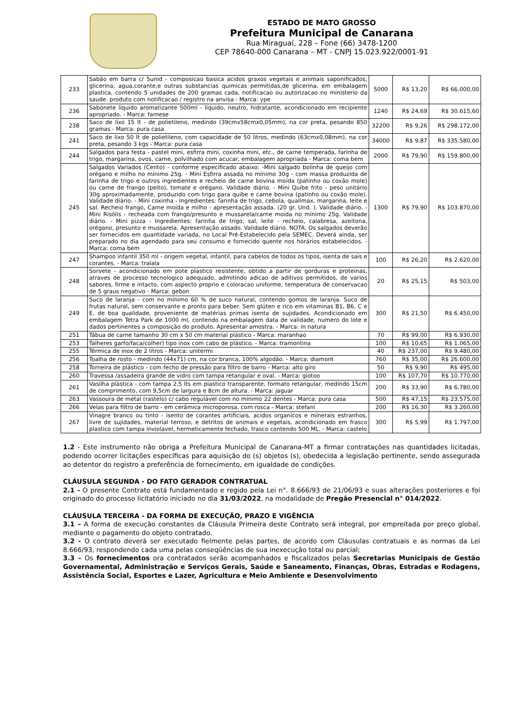ESTADO DE MATO GROSSO
Prefeitura Municipal de Canarana
Rua Miraguaí, 228 – Fone (66) 3478-1200
CEP 78640-000 Canarana – MT - CNPJ 15.023.922/0001-91
| 233 | Sabão em barra c/ 5unid - composicao basica acidos graxos vegetais e animais saponificados, glicerina, agua,corante,e outras substancias quimicas permitidas,de glicerina, em embalagem plastica, contendo 5 unidades de 200 gramas cada, notificacao ou autorizacao no ministerio da saude. produto com notificacao / registro na anvisa - Marca: ype | 5000 | R$ 13,20 | R$ 66.000,00 |
| 236 | Sabonete líquido aromatizante 500ml - liquido, neutro, hidratante, acondicionado em recipiente apropriado. - Marca: farnese | 1240 | R$ 24,69 | R$ 30.615,60 |
| 238 | Saco de lixo 15 lt - de polietileno, medindo (39cmx58cmx0,05mm), na cor preta, pesando 850 gramas - Marca: pura casa | 32200 | R$ 9,26 | R$ 298.172,00 |
| 241 | Saco de lixo 50 lt de polietileno, com capacidade de 50 litros, medindo (63cmx0,08mm), na cor preta, pesando 3 kgs - Marca: pura casa | 34000 | R$ 9,87 | R$ 335.580,00 |
| 244 | Salgados para festa - pastel mini, esfirra mini, coxinha mini, etc., de carne temperada, farinha de trigo, margarina, ovos, carne, polvilhado com acucar, embalagem apropriada - Marca: coma bem | 2000 | R$ 79,90 | R$ 159.800,00 |
| 245 | Salgados Variados (Cento) - conforme especificado abaixo: -Mini salgado bolinha de queijo com orégano e milho no mínimo 25g. - Mini Esfirra assada no mínimo 30g - com massa produzida de farinha de trigo e outros ingredientes e recheio de carne bovina moída (patinho ou coxão mole) ou carne de frango (peito), tomate e orégano. Validade diário. - Mini Quibe frito - peso unitário 30g aproximadamente, produzido com trigo para quibe e carne bovina (patinho ou coxão mole). Validade diário. - Mini coxinha - Ingredientes: farinha de trigo, cebola, qualimax, margarina, leite e sal. Recheio frango, Carne moída e milho - apresentação assada. (20 gr. Und. ). Validade diário. - Mini Risólis - recheada com frango/presunto e mussarela/carne moída no mínimo 25g. Validade diário. - Mini pizza - Ingredientes: farinha de trigo, sal, leite - recheio, calabresa, azeitona, orégano, presunto e mussarela. Apresentação assado. Validade diário. NOTA: Os salgados deverão ser fornecidos em quantidade variada, no Local Pré-Estabelecido pela SEMEC. Deverá ainda, ser preparado no dia agendado para seu consumo e fornecido quente nos horários estabelecidos. - Marca: coma bem | 1300 | R$ 79,90 | R$ 103.870,00 |
| 247 | Shampoo infantil 350 ml - origem vegetal, infantil, para cabelos de todos os tipos, isenta de sais e corantes. - Marca: tralala | 100 | R$ 26,20 | R$ 2.620,00 |
| 248 | Sorvete - acondicionado em pote plastico resistente, obtido a partir de gorduras e proteinas, atraves de processo tecnologico adequado, admitindo adicao de aditivos permitidos, de varios sabores, firme e intacto, com aspecto proprio e coloracao uniforme, temperatura de conservacao de 5 graus negativo - Marca: gebon | 20 | R$ 25,15 | R$ 503,00 |
| 249 | Suco de laranja - com no mínimo 60 % de suco natural, contendo gomos de laranja. Suco de frutas natural, sem conservante e pronto para beber. Sem glúten e rico em vitaminas B1, B6, C e E, de boa qualidade, proveniente de matérias primas isenta de sujidades. Acondicionado em embalagem Tetra Park de 1000 ml, contendo na embalagem data de validade, numero do lote e dados pertinentes a composição do produto. Apresentar amostra. - Marca: in natura | 300 | R$ 21,50 | R$ 6.450,00 |
| 251 | Tábua de carne tamanho 30 cm x 50 cm material plástico - Marca: maranhao | 70 | R$ 99,00 | R$ 6.930,00 |
| 253 | Talheres garfo/faca/colher) tipo inox com cabo de plástico. - Marca: tramontina | 100 | R$ 10,65 | R$ 1.065,00 |
| 255 | Térmica de inox de 2 litros - Marca: unitermi | 40 | R$ 237,00 | R$ 9.480,00 |
| 256 | Toalha de rosto - medindo (44x71) cm, na cor branca, 100% algodão. - Marca: diamont | 760 | R$ 35,00 | R$ 26.600,00 |
| 258 | Torneira de plástico - com fecho de pressão para filtro de barro - Marca: alto giro | 50 | R$ 9,90 | R$ 495,00 |
| 260 | Travessa /assadeira grande de vidro com tampa retangular e oval. - Marca: giotoo | 100 | R$ 107,70 | R$ 10.770,00 |
| 261 | Vasilha plástica - com tampa 2,5 lts em plastico transparente, formato retangular, medindo 15cm de comprimento, com 9,5cm de largura e 8cm de altura. - Marca: jaguar | 200 | R$ 33,90 | R$ 6.780,00 |
| 263 | Vassoura de metal (rastelo) c/ cabo regulável com no mínimo 22 dentes - Marca: pura casa | 500 | R$ 47,15 | R$ 23.575,00 |
| 266 | Velas para filtro de barro - em cerâmica microporosa, com rosca - Marca: stefani | 200 | R$ 16,30 | R$ 3.260,00 |
| 267 | Vinagre branco ou tinto - isento de corantes artificiais, acidos organicos e minerais estranhos, livre de sujidades, material terroso, e detritos de animais e vegetais, acondicionado em frasco plastico com tampa inviolavel, hermeticamente fechado, frasco contendo 500 ML. - Marca: castelo | 300 | R$ 5,99 | R$ 1.797,00 |
1.2 - Este instrumento não obriga a Prefeitura Municipal de Canarana-MT a firmar contratações nas quantidades licitadas, podendo ocorrer licitações específicas para aquisição do (s) objetos (s), obedecida a legislação pertinente, sendo assegurada ao detentor do registro a preferência de fornecimento, em igualdade de condições.
CLÁUSULA SEGUNDA - DO FATO GERADOR CONTRATUAL
2.1 - O presente Contrato está fundamentado e regido pela Lei n°. 8.666/93 de 21/06/93 e suas alterações posteriores e foi originado do processo licitatório iniciado no dia 31/03/2022, na modalidade de Pregão Presencial n° 014/2022.
CLÁUSULA TERCEIRA - DA FORMA DE EXECUÇÃO, PRAZO E VIGÊNCIA
3.1 – A forma de execução constantes da Cláusula Primeira deste Contrato será integral, por empreitada por preço global, mediante o pagamento do objeto contratado.
3.2 - O contrato deverá ser executado fielmente pelas partes, de acordo com Cláusulas contratuais e as normas da Lei 8.666/93, respondendo cada uma pelas conseqüências de sua inexecução total ou parcial;
3.3 – Os fornecimentos ora contratados serão acompanhados e fiscalizados pelas Secretarias Municipais de Gestão Governamental, Administração e Serviços Gerais, Saúde e Saneamento, Finanças, Obras, Estradas e Rodagens, Assistência Social, Esportes e Lazer, Agricultura e Meio Ambiente e Desenvolvimento